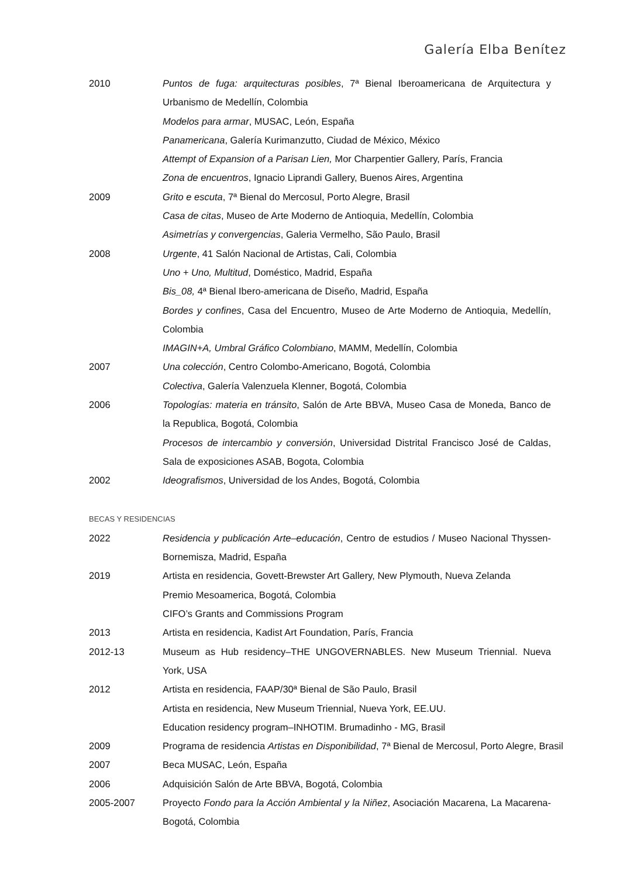Galería Elba Benítez
2010 Puntos de fuga: arquitecturas posibles, 7ª Bienal Iberoamericana de Arquitectura y Urbanismo de Medellín, Colombia
Modelos para armar, MUSAC, León, España
Panamericana, Galería Kurimanzutto, Ciudad de México, México
Attempt of Expansion of a Parisan Lien, Mor Charpentier Gallery, París, Francia
Zona de encuentros, Ignacio Liprandi Gallery, Buenos Aires, Argentina
2009 Grito e escuta, 7ª Bienal do Mercosul, Porto Alegre, Brasil
Casa de citas, Museo de Arte Moderno de Antioquia, Medellín, Colombia
Asimetrías y convergencias, Galeria Vermelho, São Paulo, Brasil
2008 Urgente, 41 Salón Nacional de Artistas, Cali, Colombia
Uno + Uno, Multitud, Doméstico, Madrid, España
Bis_08, 4ª Bienal Ibero-americana de Diseño, Madrid, España
Bordes y confines, Casa del Encuentro, Museo de Arte Moderno de Antioquia, Medellín, Colombia
IMAGIN+A, Umbral Gráfico Colombiano, MAMM, Medellín, Colombia
2007 Una colección, Centro Colombo-Americano, Bogotá, Colombia
Colectiva, Galería Valenzuela Klenner, Bogotá, Colombia
2006 Topologías: materia en tránsito, Salón de Arte BBVA, Museo Casa de Moneda, Banco de la Republica, Bogotá, Colombia
Procesos de intercambio y conversión, Universidad Distrital Francisco José de Caldas, Sala de exposiciones ASAB, Bogota, Colombia
2002 Ideografismos, Universidad de los Andes, Bogotá, Colombia
BECAS Y RESIDENCIAS
2022 Residencia y publicación Arte–educación, Centro de estudios / Museo Nacional Thyssen-Bornemisza, Madrid, España
2019 Artista en residencia, Govett-Brewster Art Gallery, New Plymouth, Nueva Zelanda
Premio Mesoamerica, Bogotá, Colombia
CIFO’s Grants and Commissions Program
2013 Artista en residencia, Kadist Art Foundation, París, Francia
2012-13 Museum as Hub residency–THE UNGOVERNABLES. New Museum Triennial. Nueva York, USA
2012 Artista en residencia, FAAP/30ª Bienal de São Paulo, Brasil
Artista en residencia, New Museum Triennial, Nueva York, EE.UU.
Education residency program–INHOTIM. Brumadinho - MG, Brasil
2009 Programa de residencia Artistas en Disponibilidad, 7ª Bienal de Mercosul, Porto Alegre, Brasil
2007 Beca MUSAC, León, España
2006 Adquisición Salón de Arte BBVA, Bogotá, Colombia
2005-2007 Proyecto Fondo para la Acción Ambiental y la Niñez, Asociación Macarena, La Macarena-Bogotá, Colombia